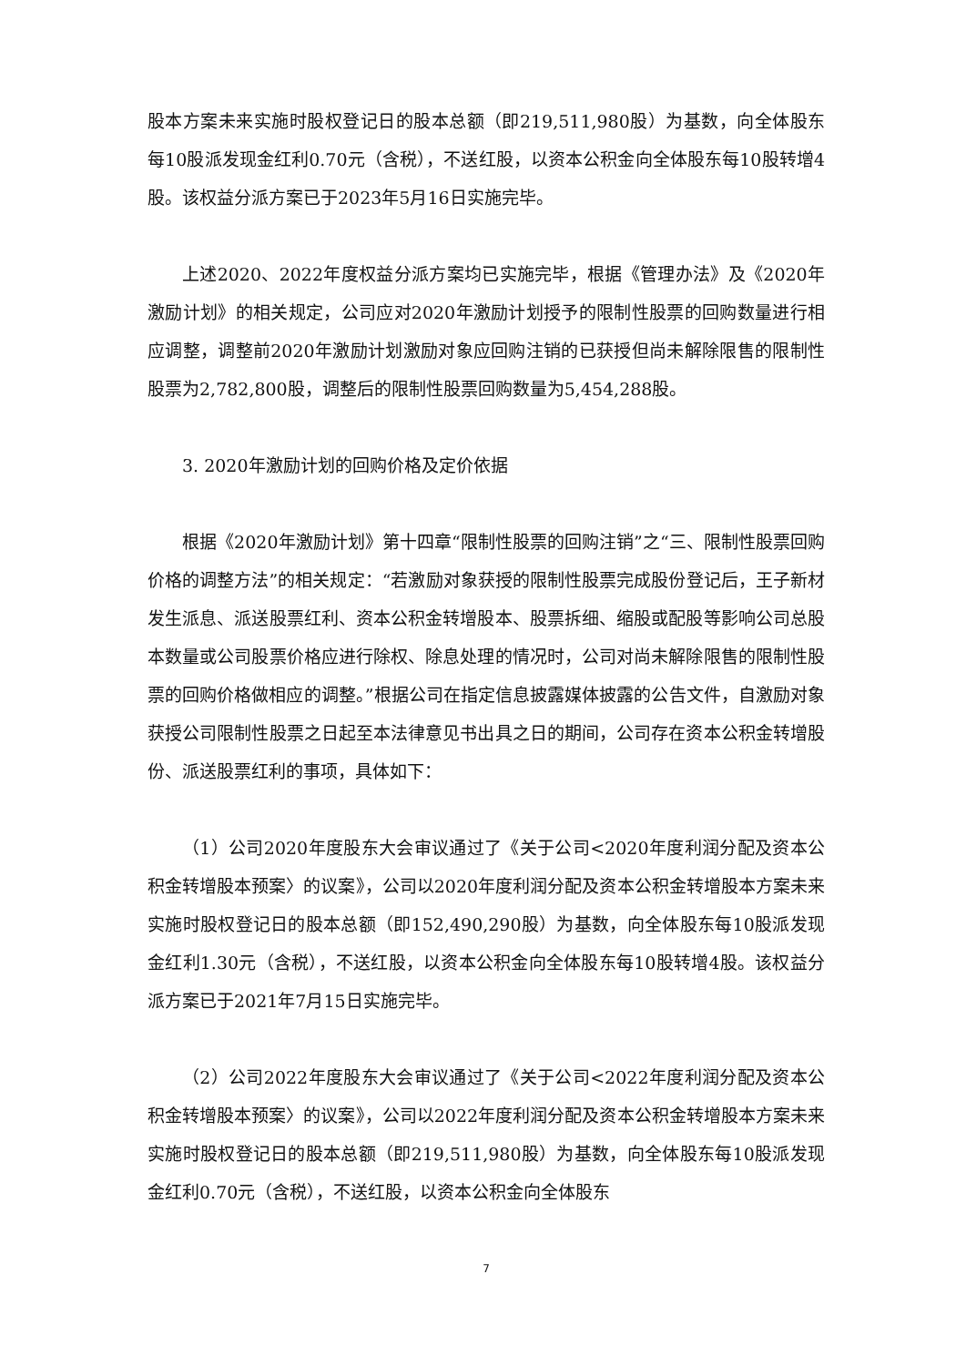股本方案未来实施时股权登记日的股本总额（即219,511,980股）为基数，向全体股东每10股派发现金红利0.70元（含税），不送红股，以资本公积金向全体股东每10股转增4股。该权益分派方案已于2023年5月16日实施完毕。
上述2020、2022年度权益分派方案均已实施完毕，根据《管理办法》及《2020年激励计划》的相关规定，公司应对2020年激励计划授予的限制性股票的回购数量进行相应调整，调整前2020年激励计划激励对象应回购注销的已获授但尚未解除限售的限制性股票为2,782,800股，调整后的限制性股票回购数量为5,454,288股。
3. 2020年激励计划的回购价格及定价依据
根据《2020年激励计划》第十四章“限制性股票的回购注销”之“三、限制性股票回购价格的调整方法”的相关规定：“若激励对象获授的限制性股票完成股份登记后，王子新材发生派息、派送股票红利、资本公积金转增股本、股票拆细、缩股或配股等影响公司总股本数量或公司股票价格应进行除权、除息处理的情况时，公司对尚未解除限售的限制性股票的回购价格做相应的调整。”根据公司在指定信息披露媒体披露的公告文件，自激励对象获授公司限制性股票之日起至本法律意见书出具之日的期间，公司存在资本公积金转增股份、派送股票红利的事项，具体如下：
（1）公司2020年度股东大会审议通过了《关于公司<2020年度利润分配及资本公积金转增股本预案〉的议案》，公司以2020年度利润分配及资本公积金转增股本方案未来实施时股权登记日的股本总额（即152,490,290股）为基数，向全体股东每10股派发现金红利1.30元（含税），不送红股，以资本公积金向全体股东每10股转增4股。该权益分派方案已于2021年7月15日实施完毕。
（2）公司2022年度股东大会审议通过了《关于公司<2022年度利润分配及资本公积金转增股本预案〉的议案》，公司以2022年度利润分配及资本公积金转增股本方案未来实施时股权登记日的股本总额（即219,511,980股）为基数，向全体股东每10股派发现金红利0.70元（含税），不送红股，以资本公积金向全体股东
7